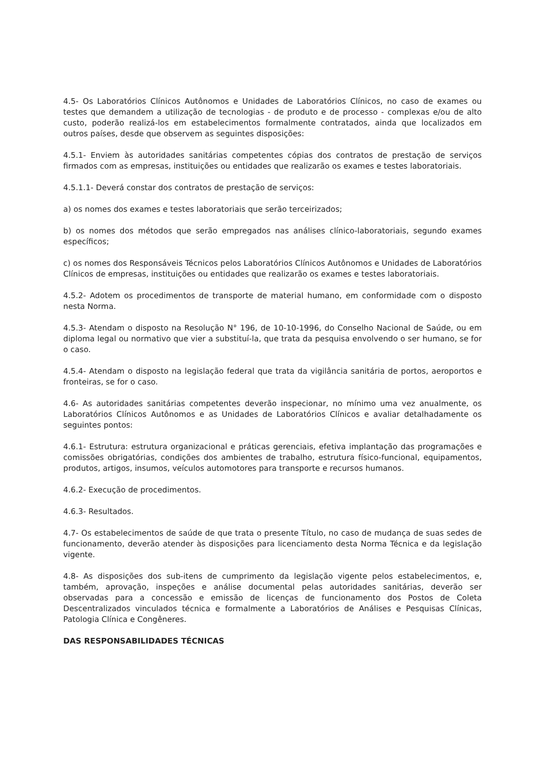4.5- Os Laboratórios Clínicos Autônomos e Unidades de Laboratórios Clínicos, no caso de exames ou testes que demandem a utilização de tecnologias - de produto e de processo - complexas e/ou de alto custo, poderão realizá-los em estabelecimentos formalmente contratados, ainda que localizados em outros países, desde que observem as seguintes disposições:
4.5.1- Enviem às autoridades sanitárias competentes cópias dos contratos de prestação de serviços firmados com as empresas, instituições ou entidades que realizarão os exames e testes laboratoriais.
4.5.1.1- Deverá constar dos contratos de prestação de serviços:
a) os nomes dos exames e testes laboratoriais que serão terceirizados;
b) os nomes dos métodos que serão empregados nas análises clínico-laboratoriais, segundo exames específicos;
c) os nomes dos Responsáveis Técnicos pelos Laboratórios Clínicos Autônomos e Unidades de Laboratórios Clínicos de empresas, instituições ou entidades que realizarão os exames e testes laboratoriais.
4.5.2- Adotem os procedimentos de transporte de material humano, em conformidade com o disposto nesta Norma.
4.5.3- Atendam o disposto na Resolução N° 196, de 10-10-1996, do Conselho Nacional de Saúde, ou em diploma legal ou normativo que vier a substituí-la, que trata da pesquisa envolvendo o ser humano, se for o caso.
4.5.4- Atendam o disposto na legislação federal que trata da vigilância sanitária de portos, aeroportos e fronteiras, se for o caso.
4.6- As autoridades sanitárias competentes deverão inspecionar, no mínimo uma vez anualmente, os Laboratórios Clínicos Autônomos e as Unidades de Laboratórios Clínicos e avaliar detalhadamente os seguintes pontos:
4.6.1- Estrutura: estrutura organizacional e práticas gerenciais, efetiva implantação das programações e comissões obrigatórias, condições dos ambientes de trabalho, estrutura físico-funcional, equipamentos, produtos, artigos, insumos, veículos automotores para transporte e recursos humanos.
4.6.2- Execução de procedimentos.
4.6.3- Resultados.
4.7- Os estabelecimentos de saúde de que trata o presente Título, no caso de mudança de suas sedes de funcionamento, deverão atender às disposições para licenciamento desta Norma Técnica e da legislação vigente.
4.8- As disposições dos sub-itens de cumprimento da legislação vigente pelos estabelecimentos, e, também, aprovação, inspeções e análise documental pelas autoridades sanitárias, deverão ser observadas para a concessão e emissão de licenças de funcionamento dos Postos de Coleta Descentralizados vinculados técnica e formalmente a Laboratórios de Análises e Pesquisas Clínicas, Patologia Clínica e Congêneres.
DAS RESPONSABILIDADES TÉCNICAS